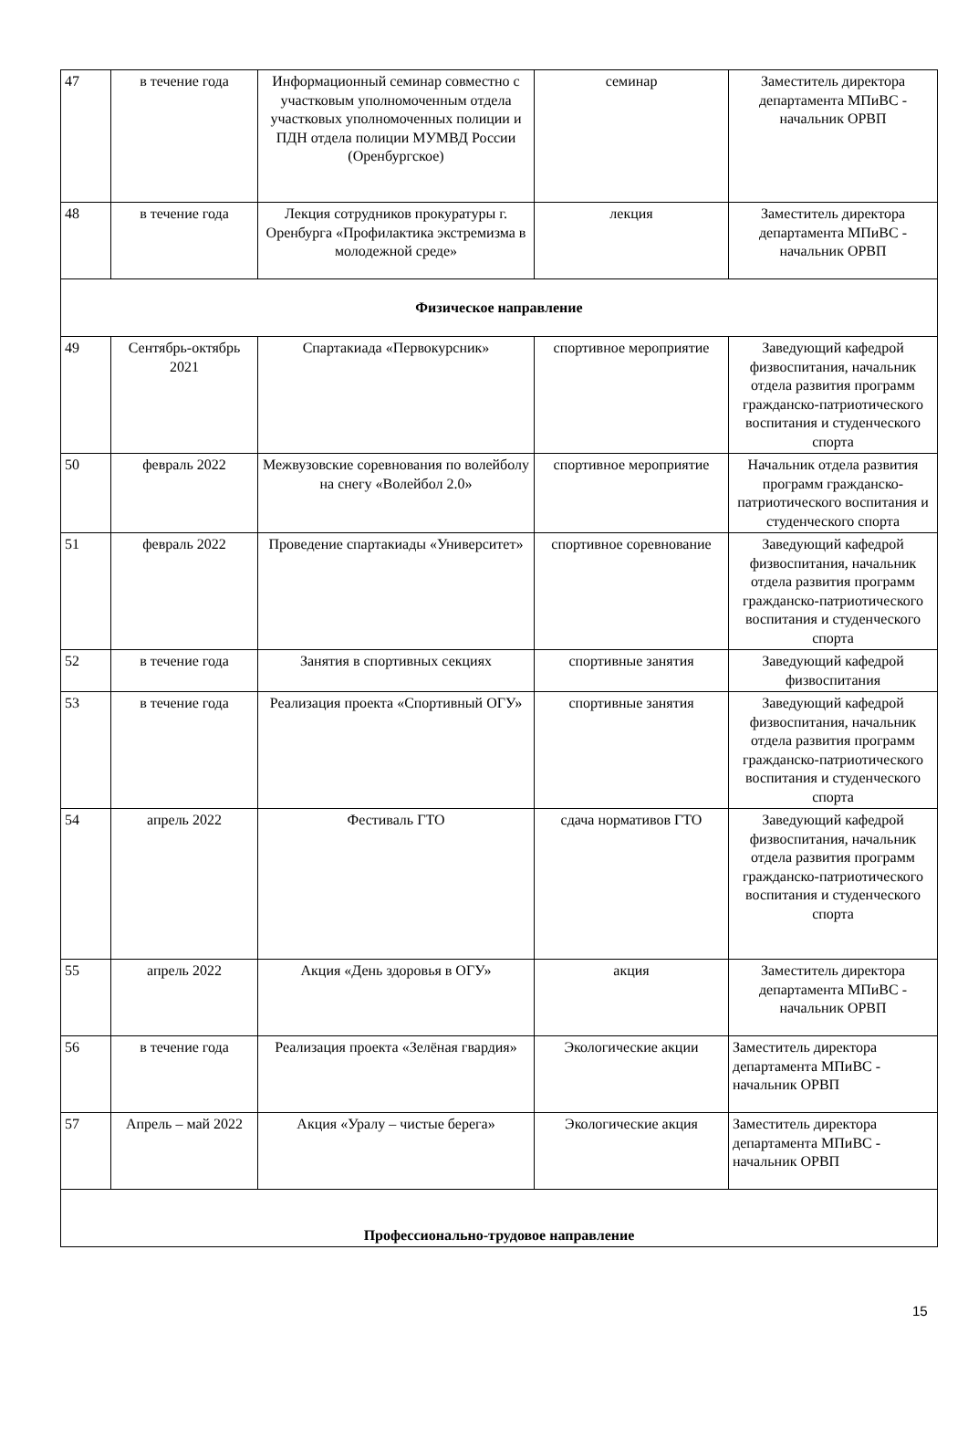| 47 | в течение года | Информационный семинар совместно с участковым уполномоченным отдела участковых уполномоченных полиции и ПДН отдела полиции МУМВД России (Оренбургское) | семинар | Заместитель директора департамента МПиВС - начальник ОРВП |
| 48 | в течение года | Лекция сотрудников прокуратуры г. Оренбурга «Профилактика экстремизма в молодежной среде» | лекция | Заместитель директора департамента МПиВС - начальник ОРВП |
| Физическое направление | | | | |
| 49 | Сентябрь-октябрь 2021 | Спартакиада «Первокурсник» | спортивное мероприятие | Заведующий кафедрой физвоспитания, начальник отдела развития программ гражданско-патриотического воспитания и студенческого спорта |
| 50 | февраль 2022 | Межвузовские соревнования по волейболу на снегу «Волейбол 2.0» | спортивное мероприятие | Начальник отдела развития программ гражданско-патриотического воспитания и студенческого спорта |
| 51 | февраль 2022 | Проведение спартакиады «Университет» | спортивное соревнование | Заведующий кафедрой физвоспитания, начальник отдела развития программ гражданско-патриотического воспитания и студенческого спорта |
| 52 | в течение года | Занятия в спортивных секциях | спортивные занятия | Заведующий кафедрой физвоспитания |
| 53 | в течение года | Реализация проекта «Спортивный ОГУ» | спортивные занятия | Заведующий кафедрой физвоспитания, начальник отдела развития программ гражданско-патриотического воспитания и студенческого спорта |
| 54 | апрель 2022 | Фестиваль ГТО | сдача нормативов ГТО | Заведующий кафедрой физвоспитания, начальник отдела развития программ гражданско-патриотического воспитания и студенческого спорта |
| 55 | апрель 2022 | Акция «День здоровья в ОГУ» | акция | Заместитель директора департамента МПиВС - начальник ОРВП |
| 56 | в течение года | Реализация проекта «Зелёная гвардия» | Экологические акции | Заместитель директора департамента МПиВС - начальник ОРВП |
| 57 | Апрель – май 2022 | Акция «Уралу – чистые берега» | Экологические акция | Заместитель директора департамента МПиВС - начальник ОРВП |
| Профессионально-трудовое направление | | | | |
15